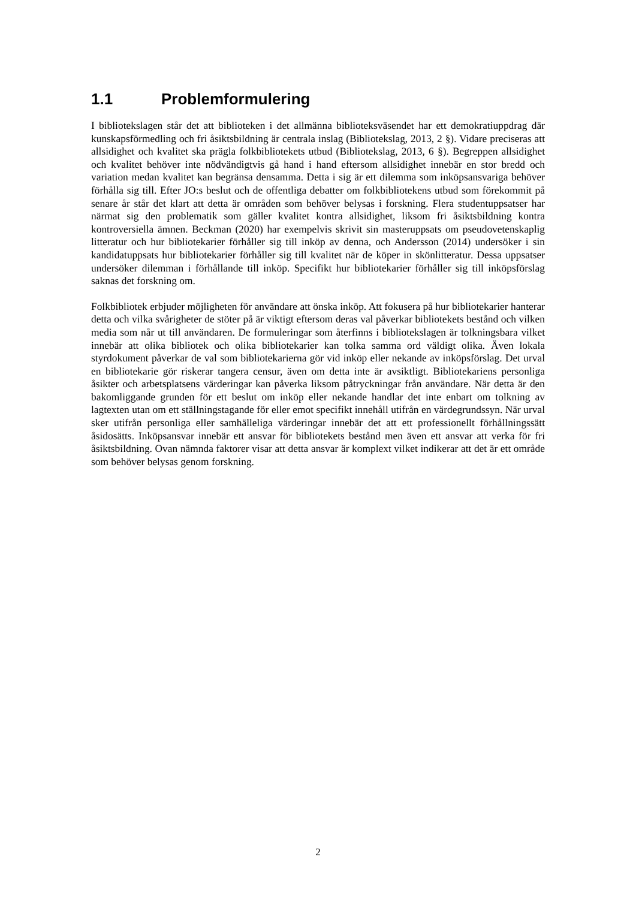1.1 Problemformulering
I bibliotekslagen står det att biblioteken i det allmänna biblioteksväsendet har ett demokratiuppdrag där kunskapsförmedling och fri åsiktsbildning är centrala inslag (Bibliotekslag, 2013, 2 §). Vidare preciseras att allsidighet och kvalitet ska prägla folkbibliotekets utbud (Bibliotekslag, 2013, 6 §). Begreppen allsidighet och kvalitet behöver inte nödvändigtvis gå hand i hand eftersom allsidighet innebär en stor bredd och variation medan kvalitet kan begränsa densamma. Detta i sig är ett dilemma som inköpsansvariga behöver förhålla sig till. Efter JO:s beslut och de offentliga debatter om folkbibliotekens utbud som förekommit på senare år står det klart att detta är områden som behöver belysas i forskning. Flera studentuppsatser har närmat sig den problematik som gäller kvalitet kontra allsidighet, liksom fri åsiktsbildning kontra kontroversiella ämnen. Beckman (2020) har exempelvis skrivit sin masteruppsats om pseudovetenskaplig litteratur och hur bibliotekarier förhåller sig till inköp av denna, och Andersson (2014) undersöker i sin kandidatuppsats hur bibliotekarier förhåller sig till kvalitet när de köper in skönlitteratur. Dessa uppsatser undersöker dilemman i förhållande till inköp. Specifikt hur bibliotekarier förhåller sig till inköpsförslag saknas det forskning om.
Folkbibliotek erbjuder möjligheten för användare att önska inköp. Att fokusera på hur bibliotekarier hanterar detta och vilka svårigheter de stöter på är viktigt eftersom deras val påverkar bibliotekets bestånd och vilken media som når ut till användaren. De formuleringar som återfinns i bibliotekslagen är tolkningsbara vilket innebär att olika bibliotek och olika bibliotekarier kan tolka samma ord väldigt olika. Även lokala styrdokument påverkar de val som bibliotekarierna gör vid inköp eller nekande av inköpsförslag. Det urval en bibliotekarie gör riskerar tangera censur, även om detta inte är avsiktligt. Bibliotekariens personliga åsikter och arbetsplatsens värderingar kan påverka liksom påtryckningar från användare. När detta är den bakomliggande grunden för ett beslut om inköp eller nekande handlar det inte enbart om tolkning av lagtexten utan om ett ställningstagande för eller emot specifikt innehåll utifrån en värdegrundssyn. När urval sker utifrån personliga eller samhälleliga värderingar innebär det att ett professionellt förhållningssätt åsidosätts. Inköpsansvar innebär ett ansvar för bibliotekets bestånd men även ett ansvar att verka för fri åsiktsbildning. Ovan nämnda faktorer visar att detta ansvar är komplext vilket indikerar att det är ett område som behöver belysas genom forskning.
2